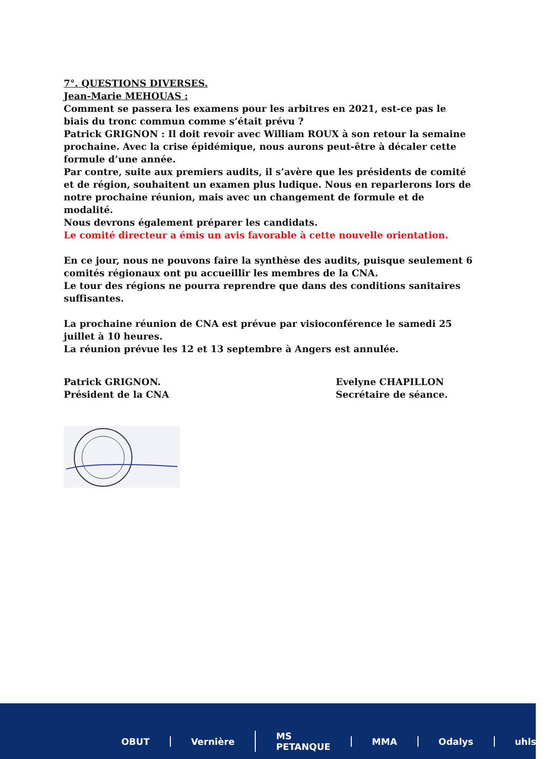7°. QUESTIONS DIVERSES.
Jean-Marie MEHOUAS :
Comment se passera les examens pour les arbitres en 2021, est-ce pas le biais du tronc commun comme s’était prévu ?
Patrick GRIGNON : Il doit revoir avec William ROUX à son retour la semaine prochaine. Avec la crise épidémique, nous aurons peut-être à décaler cette formule d’une année.
Par contre, suite aux premiers audits, il s’avère que les présidents de comité et de région, souhaitent un examen plus ludique. Nous en reparlerons lors de notre prochaine réunion, mais avec un changement de formule et de modalité.
Nous devrons également préparer les candidats.
Le comité directeur a émis un avis favorable à cette nouvelle orientation.
En ce jour, nous ne pouvons faire la synthèse des audits, puisque seulement 6 comités régionaux ont pu accueillir les membres de la CNA.
Le tour des régions ne pourra reprendre que dans des conditions sanitaires suffisantes.
La prochaine réunion de CNA est prévue par visioconférence le samedi 25 juillet à 10 heures.
La réunion prévue les 12 et 13 septembre à Angers est annulée.
Patrick GRIGNON.
Président de la CNA
Evelyne CHAPILLON
Secrétaire de séance.
OBUT Vernière MS PETANQUE MMA Odalys uhlsport